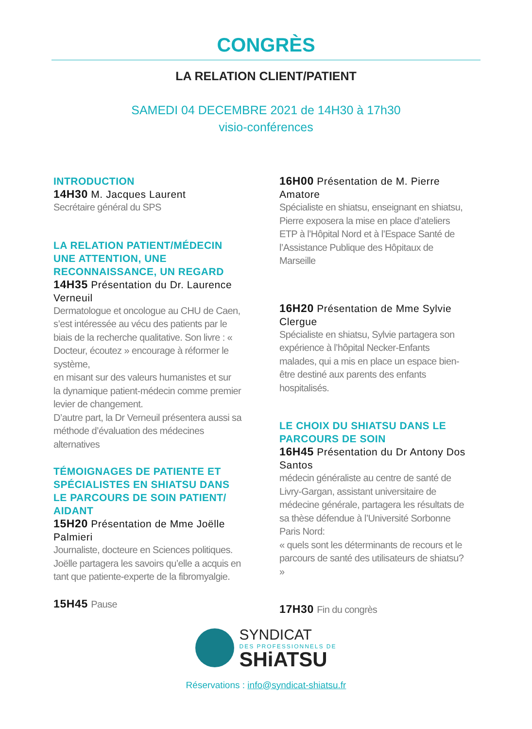CONGRÈS
LA RELATION CLIENT/PATIENT
SAMEDI 04 DECEMBRE 2021 de 14H30 à 17h30
visio-conférences
INTRODUCTION
14H30 M. Jacques Laurent
Secrétaire général du SPS
LA RELATION PATIENT/MÉDECIN
UNE ATTENTION, UNE
RECONNAISSANCE, UN REGARD
14H35 Présentation du Dr. Laurence Verneuil
Dermatologue et oncologue au CHU de Caen, s’est intéressée au vécu des patients par le biais de la recherche qualitative. Son livre : « Docteur, écoutez » encourage à réformer le système,
en misant sur des valeurs humanistes et sur
la dynamique patient-médecin comme premier levier de changement.
D’autre part, la Dr Verneuil présentera aussi sa méthode d’évaluation des médecines alternatives
TÉMOIGNAGES DE PATIENTE ET SPÉCIALISTES EN SHIATSU DANS LE PARCOURS DE SOIN PATIENT/ AIDANT
15H20 Présentation de Mme Joëlle Palmieri
Journaliste, docteure en Sciences politiques. Joëlle partagera les savoirs qu’elle a acquis en tant que patiente-experte de la fibromyalgie.
15H45 Pause
16H00 Présentation de M. Pierre Amatore
Spécialiste en shiatsu, enseignant en shiatsu, Pierre exposera la mise en place d’ateliers ETP à l’Hôpital Nord et à l’Espace Santé de l’Assistance Publique des Hôpitaux de Marseille
16H20 Présentation de Mme Sylvie Clergue
Spécialiste en shiatsu, Sylvie partagera son expérience à l’hôpital Necker-Enfants malades, qui a mis en place un espace bien-être destiné aux parents des enfants hospitalisés.
LE CHOIX DU SHIATSU DANS LE PARCOURS DE SOIN
16H45 Présentation du Dr Antony Dos Santos
médecin généraliste au centre de santé de Livry-Gargan, assistant universitaire de médecine générale, partagera les résultats de sa thèse défendue à l’Université Sorbonne Paris Nord:
« quels sont les déterminants de recours et le parcours de santé des utilisateurs de shiatsu? »
17H30 Fin du congrès
SYNDICAT
DES PROFESSIONNELS DE
SHiATSU
Réservations : info@syndicat-shiatsu.fr